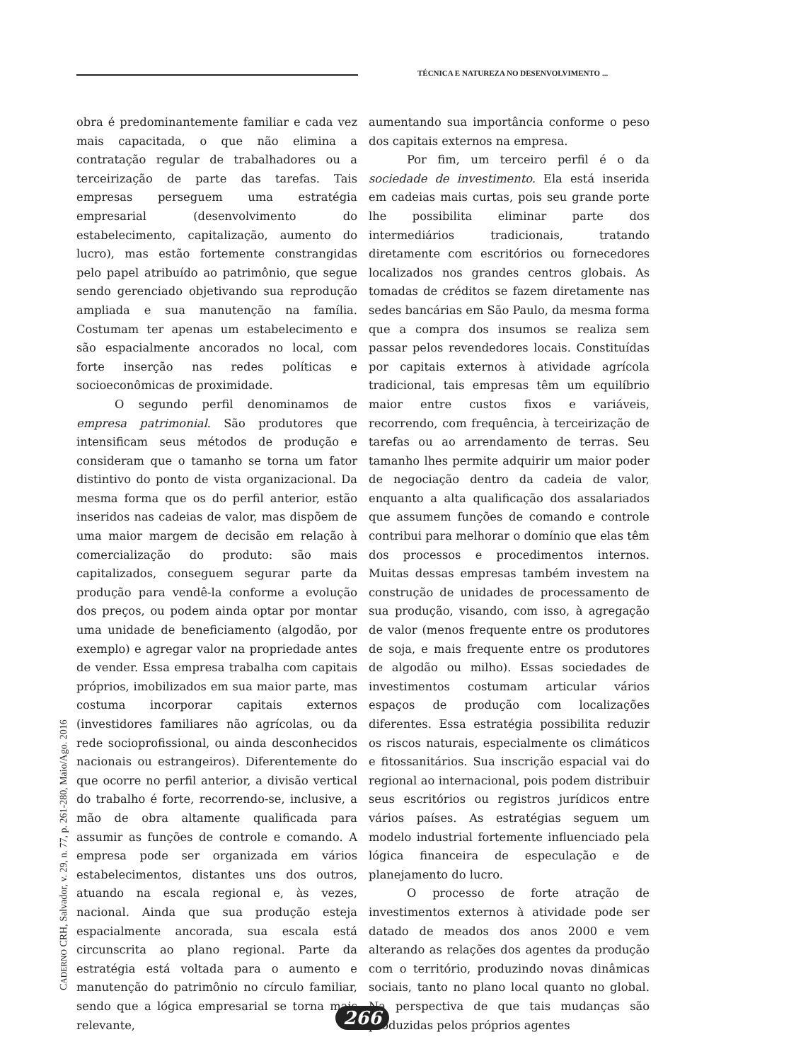TÉCNICA E NATUREZA NO DESENVOLVIMENTO ...
obra é predominantemente familiar e cada vez mais capacitada, o que não elimina a contratação regular de trabalhadores ou a terceirização de parte das tarefas. Tais empresas perseguem uma estratégia empresarial (desenvolvimento do estabelecimento, capitalização, aumento do lucro), mas estão fortemente constrangidas pelo papel atribuído ao patrimônio, que segue sendo gerenciado objetivando sua reprodução ampliada e sua manutenção na família. Costumam ter apenas um estabelecimento e são espacialmente ancorados no local, com forte inserção nas redes políticas e socioeconômicas de proximidade.
O segundo perfil denominamos de empresa patrimonial. São produtores que intensificam seus métodos de produção e consideram que o tamanho se torna um fator distintivo do ponto de vista organizacional. Da mesma forma que os do perfil anterior, estão inseridos nas cadeias de valor, mas dispõem de uma maior margem de decisão em relação à comercialização do produto: são mais capitalizados, conseguem segurar parte da produção para vendê-la conforme a evolução dos preços, ou podem ainda optar por montar uma unidade de beneficiamento (algodão, por exemplo) e agregar valor na propriedade antes de vender. Essa empresa trabalha com capitais próprios, imobilizados em sua maior parte, mas costuma incorporar capitais externos (investidores familiares não agrícolas, ou da rede socioprofissional, ou ainda desconhecidos nacionais ou estrangeiros). Diferentemente do que ocorre no perfil anterior, a divisão vertical do trabalho é forte, recorrendo-se, inclusive, a mão de obra altamente qualificada para assumir as funções de controle e comando. A empresa pode ser organizada em vários estabelecimentos, distantes uns dos outros, atuando na escala regional e, às vezes, nacional. Ainda que sua produção esteja espacialmente ancorada, sua escala está circunscrita ao plano regional. Parte da estratégia está voltada para o aumento e manutenção do patrimônio no círculo familiar, sendo que a lógica empresarial se torna mais relevante,
aumentando sua importância conforme o peso dos capitais externos na empresa.
Por fim, um terceiro perfil é o da sociedade de investimento. Ela está inserida em cadeias mais curtas, pois seu grande porte lhe possibilita eliminar parte dos intermediários tradicionais, tratando diretamente com escritórios ou fornecedores localizados nos grandes centros globais. As tomadas de créditos se fazem diretamente nas sedes bancárias em São Paulo, da mesma forma que a compra dos insumos se realiza sem passar pelos revendedores locais. Constituídas por capitais externos à atividade agrícola tradicional, tais empresas têm um equilíbrio maior entre custos fixos e variáveis, recorrendo, com frequência, à terceirização de tarefas ou ao arrendamento de terras. Seu tamanho lhes permite adquirir um maior poder de negociação dentro da cadeia de valor, enquanto a alta qualificação dos assalariados que assumem funções de comando e controle contribui para melhorar o domínio que elas têm dos processos e procedimentos internos. Muitas dessas empresas também investem na construção de unidades de processamento de sua produção, visando, com isso, à agregação de valor (menos frequente entre os produtores de soja, e mais frequente entre os produtores de algodão ou milho). Essas sociedades de investimentos costumam articular vários espaços de produção com localizações diferentes. Essa estratégia possibilita reduzir os riscos naturais, especialmente os climáticos e fitossanitários. Sua inscrição espacial vai do regional ao internacional, pois podem distribuir seus escritórios ou registros jurídicos entre vários países. As estratégias seguem um modelo industrial fortemente influenciado pela lógica financeira de especulação e de planejamento do lucro.
O processo de forte atração de investimentos externos à atividade pode ser datado de meados dos anos 2000 e vem alterando as relações dos agentes da produção com o território, produzindo novas dinâmicas sociais, tanto no plano local quanto no global. Na perspectiva de que tais mudanças são produzidas pelos próprios agentes
CADERNO CRH, Salvador, v. 29, n. 77, p. 261-280, Maio/Ago. 2016
266